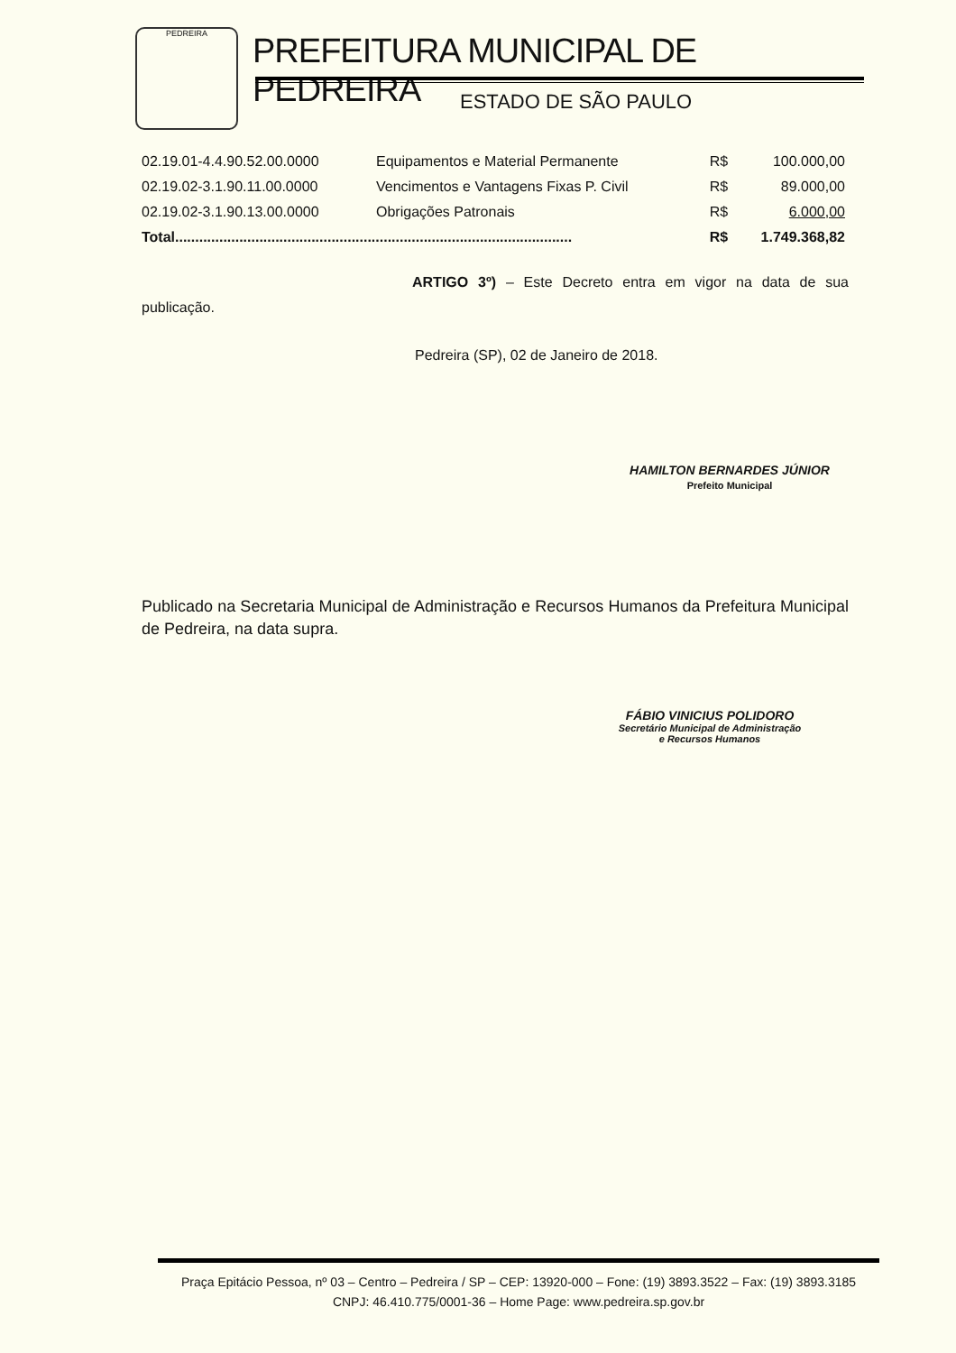PEDREIRA
PREFEITURA MUNICIPAL DE PEDREIRA
ESTADO DE SÃO PAULO
| 02.19.01-4.4.90.52.00.0000 | Equipamentos e Material Permanente | R$ | 100.000,00 |
| 02.19.02-3.1.90.11.00.0000 | Vencimentos e Vantagens Fixas P. Civil | R$ | 89.000,00 |
| 02.19.02-3.1.90.13.00.0000 | Obrigações Patronais | R$ | 6.000,00 |
| Total................................................................................................... | | R$ | 1.749.368,82 |
ARTIGO 3º) – Este Decreto entra em vigor na data de sua publicação.
Pedreira (SP), 02 de Janeiro de 2018.
HAMILTON BERNARDES JÚNIOR
Prefeito Municipal
Publicado na Secretaria Municipal de Administração e Recursos Humanos da Prefeitura Municipal de Pedreira, na data supra.
FÁBIO VINICIUS POLIDORO
Secretário Municipal de Administração
e Recursos Humanos
Praça Epitácio Pessoa, nº 03 – Centro – Pedreira / SP – CEP: 13920-000 – Fone: (19) 3893.3522 – Fax: (19) 3893.3185
CNPJ: 46.410.775/0001-36 – Home Page: www.pedreira.sp.gov.br